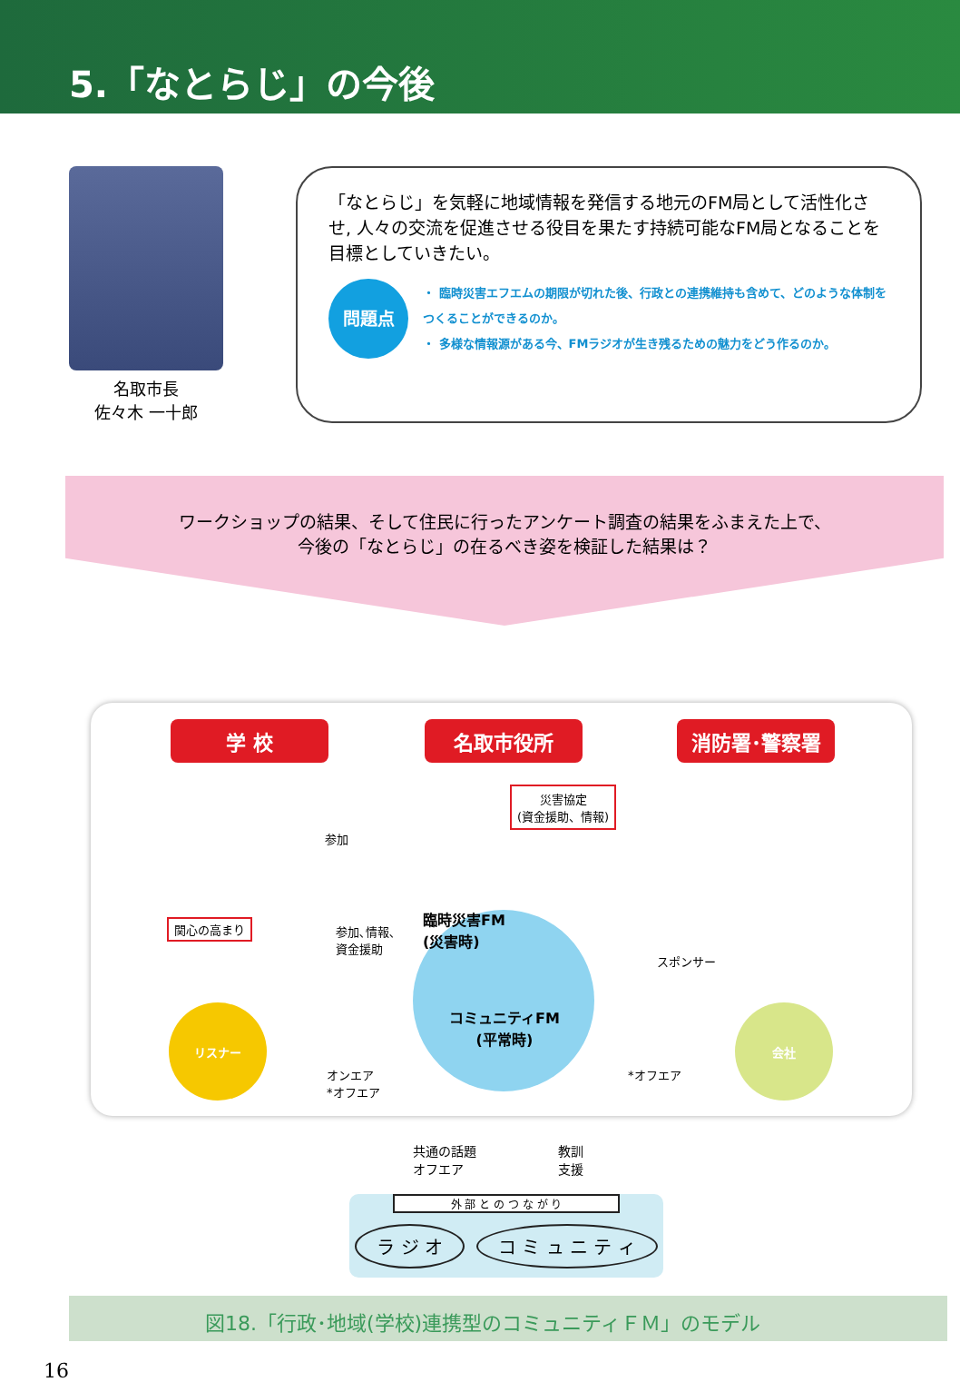5.「なとらじ」の今後
名取市長
佐々木 一十郎
「なとらじ」を気軽に地域情報を発信する地元のFM局として活性化させ, 人々の交流を促進させる役目を果たす持続可能なFM局となることを目標としていきたい。
問題点
・ 臨時災害エフエムの期限が切れた後、行政との連携維持も含めて、どのような体制をつくることができるのか。
・ 多様な情報源がある今、FMラジオが生き残るための魅力をどう作るのか。
ワークショップの結果、そして住民に行ったアンケート調査の結果をふまえた上で、
今後の「なとらじ」の在るべき姿を検証した結果は？
学 校 名取市役所 消防署･警察署
災害協定
(資金援助、情報)
参加
関心の高まり
参加､情報､
資金援助
臨時災害FM
(災害時)
コミュニティFM
(平常時)
スポンサー
リスナー 会社
オンエア
*オフエア
*オフエア
共通の話題
オフエア
教訓
支援
外 部 と の つ な が り
ラ ジ オ コ ミ ュ ニ テ ィ
図18.「行政･地域(学校)連携型のコミュニティＦＭ」のモデル
16